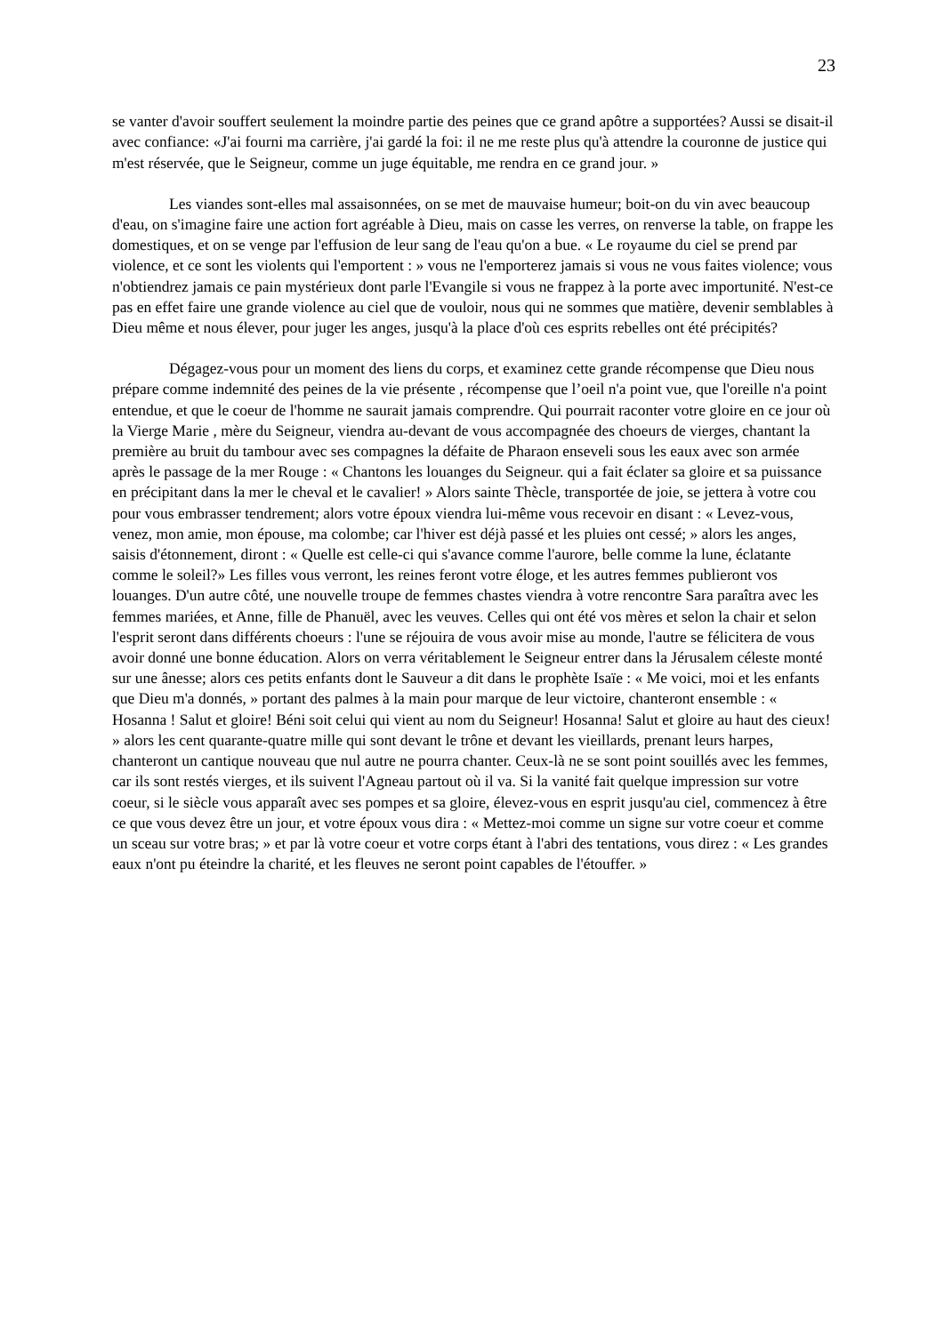23
se vanter d'avoir souffert seulement la moindre partie des peines que ce grand apôtre a supportées? Aussi se disait-il avec confiance: «J'ai fourni ma carrière, j'ai gardé la foi: il ne me reste plus qu'à attendre la couronne de justice qui m'est réservée, que le Seigneur, comme un juge équitable, me rendra en ce grand jour. »
Les viandes sont-elles mal assaisonnées, on se met de mauvaise humeur; boit-on du vin avec beaucoup d'eau, on s'imagine faire une action fort agréable à Dieu, mais on casse les verres, on renverse la table, on frappe les domestiques, et on se venge par l'effusion de leur sang de l'eau qu'on a bue. « Le royaume du ciel se prend par violence, et ce sont les violents qui l'emportent : » vous ne l'emporterez jamais si vous ne vous faites violence; vous n'obtiendrez jamais ce pain mystérieux dont parle l'Evangile si vous ne frappez à la porte avec importunité. N'est-ce pas en effet faire une grande violence au ciel que de vouloir, nous qui ne sommes que matière, devenir semblables à Dieu même et nous élever, pour juger les anges, jusqu'à la place d'où ces esprits rebelles ont été précipités?
Dégagez-vous pour un moment des liens du corps, et examinez cette grande récompense que Dieu nous prépare comme indemnité des peines de la vie présente , récompense que l’oeil n'a point vue, que l'oreille n'a point entendue, et que le coeur de l'homme ne saurait jamais comprendre. Qui pourrait raconter votre gloire en ce jour où la Vierge Marie , mère du Seigneur, viendra au-devant de vous accompagnée des choeurs de vierges, chantant la première au bruit du tambour avec ses compagnes la défaite de Pharaon enseveli sous les eaux avec son armée après le passage de la mer Rouge : « Chantons les louanges du Seigneur. qui a fait éclater sa gloire et sa puissance en précipitant dans la mer le cheval et le cavalier! » Alors sainte Thècle, transportée de joie, se jettera à votre cou pour vous embrasser tendrement; alors votre époux viendra lui-même vous recevoir en disant : « Levez-vous, venez, mon amie, mon épouse, ma colombe; car l'hiver est déjà passé et les pluies ont cessé; » alors les anges, saisis d'étonnement, diront : « Quelle est celle-ci qui s'avance comme l'aurore, belle comme la lune, éclatante comme le soleil?» Les filles vous verront, les reines feront votre éloge, et les autres femmes publieront vos louanges. D'un autre côté, une nouvelle troupe de femmes chastes viendra à votre rencontre Sara paraîtra avec les femmes mariées, et Anne, fille de Phanuël, avec les veuves. Celles qui ont été vos mères et selon la chair et selon l'esprit seront dans différents choeurs : l'une se réjouira de vous avoir mise au monde, l'autre se félicitera de vous avoir donné une bonne éducation. Alors on verra véritablement le Seigneur entrer dans la Jérusalem céleste monté sur une ânesse; alors ces petits enfants dont le Sauveur a dit dans le prophète Isaïe : « Me voici, moi et les enfants que Dieu m'a donnés, » portant des palmes à la main pour marque de leur victoire, chanteront ensemble : « Hosanna ! Salut et gloire! Béni soit celui qui vient au nom du Seigneur! Hosanna! Salut et gloire au haut des cieux! » alors les cent quarante-quatre mille qui sont devant le trône et devant les vieillards, prenant leurs harpes, chanteront un cantique nouveau que nul autre ne pourra chanter. Ceux-là ne se sont point souillés avec les femmes, car ils sont restés vierges, et ils suivent l'Agneau partout où il va. Si la vanité fait quelque impression sur votre coeur, si le siècle vous apparaît avec ses pompes et sa gloire, élevez-vous en esprit jusqu'au ciel, commencez à être ce que vous devez être un jour, et votre époux vous dira : « Mettez-moi comme un signe sur votre coeur et comme un sceau sur votre bras; » et par là votre coeur et votre corps étant à l'abri des tentations, vous direz : « Les grandes eaux n'ont pu éteindre la charité, et les fleuves ne seront point capables de l'étouffer. »